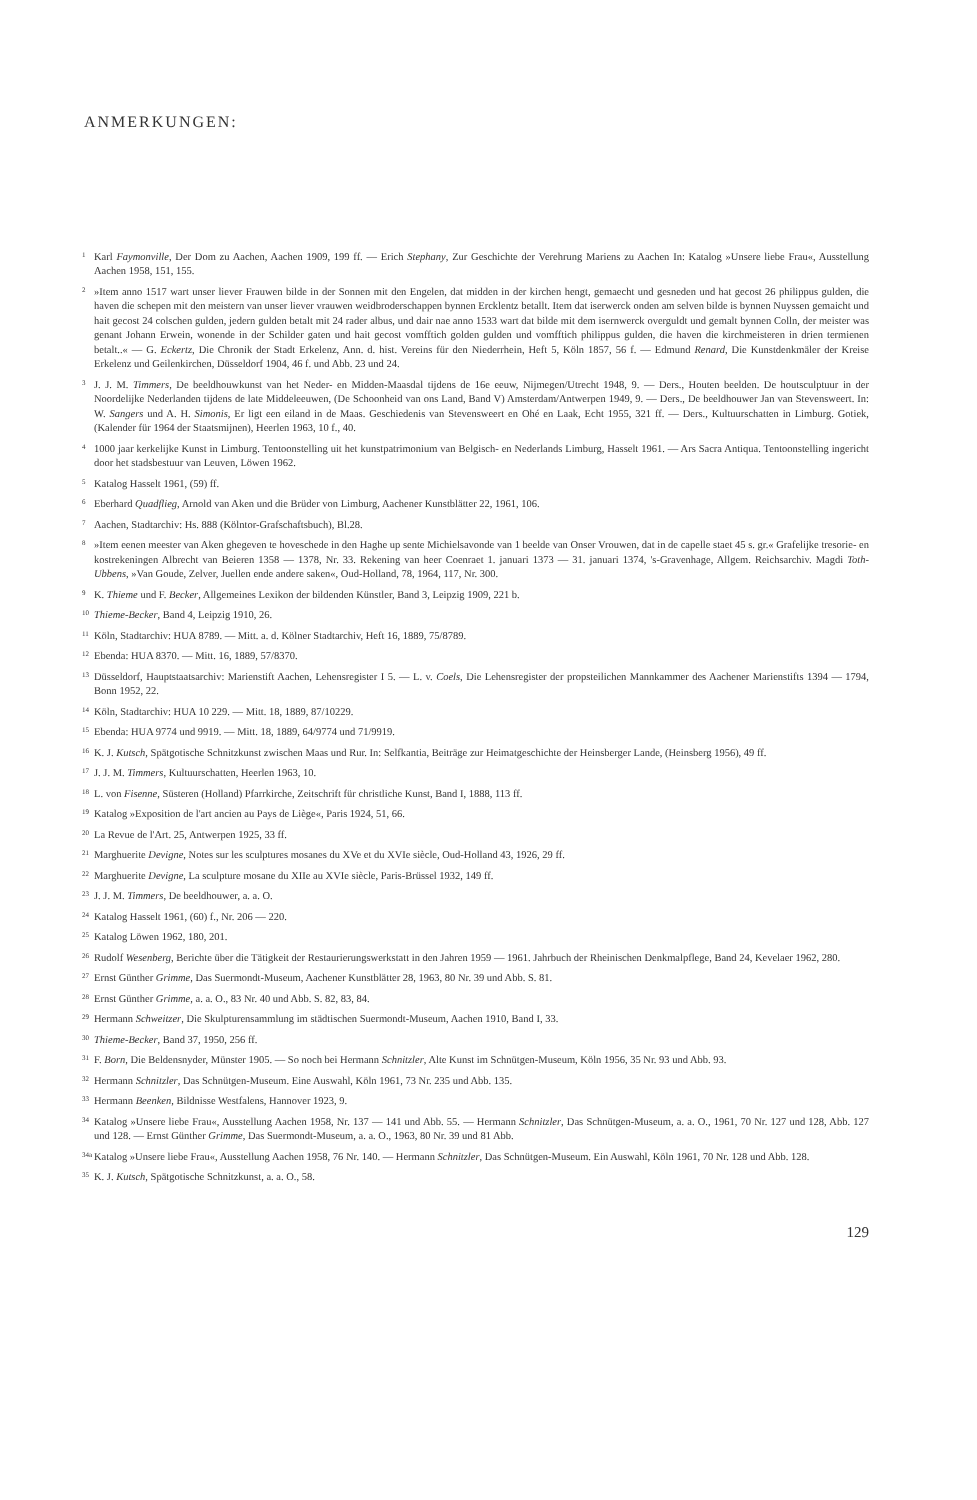ANMERKUNGEN:
<sup>1</sup>
Karl Faymonville, Der Dom zu Aachen, Aachen 1909, 199 ff. — Erich Stephany, Zur Geschichte der Verehrung Mariens zu Aachen In: Katalog »Unsere liebe Frau«, Ausstellung Aachen 1958, 151, 155.
<sup>2</sup>
»Item anno 1517 wart unser liever Frauwen bilde in der Sonnen mit den Engelen, dat midden in der kirchen hengt, gemaecht und gesneden und hat gecost 26 philippus gulden, die haven die schepen mit den meistern van unser liever vrauwen weidbroderschappen bynnen Ercklentz betallt. Item dat iserwerck onden am selven bilde is bynnen Nuyssen gemaicht und hait gecost 24 colschen gulden, jedern gulden betalt mit 24 rader albus, und dair nae anno 1533 wart dat bilde mit dem isernwerck overguldt und gemalt bynnen Colln, der meister was genant Johann Erwein, wonende in der Schilder gaten und hait gecost vomfftich golden gulden und vomfftich philippus gulden, die haven die kirchmeisteren in drien termienen betalt..« — G. Eckertz, Die Chronik der Stadt Erkelenz, Ann. d. hist. Vereins für den Niederrhein, Heft 5, Köln 1857, 56 f. — Edmund Renard, Die Kunstdenkmäler der Kreise Erkelenz und Geilenkirchen, Düsseldorf 1904, 46 f. und Abb. 23 und 24.
<sup>3</sup>
J. J. M. Timmers, De beeldhouwkunst van het Neder- en Midden-Maasdal tijdens de 16e eeuw, Nijmegen/Utrecht 1948, 9. — Ders., Houten beelden. De houtsculptuur in der Noordelijke Nederlanden tijdens de late Middeleeuwen, (De Schoonheid van ons Land, Band V) Amsterdam/Antwerpen 1949, 9. — Ders., De beeldhouwer Jan van Stevensweert. In: W. Sangers und A. H. Simonis, Er ligt een eiland in de Maas. Geschiedenis van Stevensweert en Ohé en Laak, Echt 1955, 321 ff. — Ders., Kultuurschatten in Limburg. Gotiek, (Kalender für 1964 der Staatsmijnen), Heerlen 1963, 10 f., 40.
<sup>4</sup>
1000 jaar kerkelijke Kunst in Limburg. Tentoonstelling uit het kunstpatrimonium van Belgisch- en Nederlands Limburg, Hasselt 1961. — Ars Sacra Antiqua. Tentoonstelling ingericht door het stadsbestuur van Leuven, Löwen 1962.
<sup>5</sup>
Katalog Hasselt 1961, (59) ff.
<sup>6</sup>
Eberhard Quadflieg, Arnold van Aken und die Brüder von Limburg, Aachener Kunstblätter 22, 1961, 106.
<sup>7</sup>
Aachen, Stadtarchiv: Hs. 888 (Kölntor-Grafschaftsbuch), Bl.28.
<sup>8</sup>
»Item eenen meester van Aken ghegeven te hoveschede in den Haghe up sente Michielsavonde van 1 beelde van Onser Vrouwen, dat in de capelle staet 45 s. gr.« Grafelijke tresorie- en kostrekeningen Albrecht van Beieren 1358 — 1378, Nr. 33. Rekening van heer Coenraet 1. januari 1373 — 31. januari 1374, 's-Gravenhage, Allgem. Reichsarchiv. Magdi Toth-Ubbens, »Van Goude, Zelver, Juellen ende andere saken«, Oud-Holland, 78, 1964, 117, Nr. 300.
<sup>9</sup>
K. Thieme und F. Becker, Allgemeines Lexikon der bildenden Künstler, Band 3, Leipzig 1909, 221 b.
<sup>10</sup>
Thieme-Becker, Band 4, Leipzig 1910, 26.
<sup>11</sup>
Köln, Stadtarchiv: HUA 8789. — Mitt. a. d. Kölner Stadtarchiv, Heft 16, 1889, 75/8789.
<sup>12</sup>
Ebenda: HUA 8370. — Mitt. 16, 1889, 57/8370.
<sup>13</sup>
Düsseldorf, Hauptstaatsarchiv: Marienstift Aachen, Lehensregister I 5. — L. v. Coels, Die Lehensregister der propsteilichen Mannkammer des Aachener Marienstifts 1394 — 1794, Bonn 1952, 22.
<sup>14</sup>
Köln, Stadtarchiv: HUA 10 229. — Mitt. 18, 1889, 87/10229.
<sup>15</sup>
Ebenda: HUA 9774 und 9919. — Mitt. 18, 1889, 64/9774 und 71/9919.
<sup>16</sup>
K. J. Kutsch, Spätgotische Schnitzkunst zwischen Maas und Rur. In: Selfkantia, Beiträge zur Heimatgeschichte der Heinsberger Lande, (Heinsberg 1956), 49 ff.
<sup>17</sup>
J. J. M. Timmers, Kultuurschatten, Heerlen 1963, 10.
<sup>18</sup>
L. von Fisenne, Süsteren (Holland) Pfarrkirche, Zeitschrift für christliche Kunst, Band I, 1888, 113 ff.
<sup>19</sup>
Katalog »Exposition de l'art ancien au Pays de Liège«, Paris 1924, 51, 66.
<sup>20</sup>
La Revue de l'Art. 25, Antwerpen 1925, 33 ff.
<sup>21</sup>
Marghuerite Devigne, Notes sur les sculptures mosanes du XVe et du XVIe siècle, Oud-Holland 43, 1926, 29 ff.
<sup>22</sup>
Marghuerite Devigne, La sculpture mosane du XIIe au XVIe siècle, Paris-Brüssel 1932, 149 ff.
<sup>23</sup>
J. J. M. Timmers, De beeldhouwer, a. a. O.
<sup>24</sup>
Katalog Hasselt 1961, (60) f., Nr. 206 — 220.
<sup>25</sup>
Katalog Löwen 1962, 180, 201.
<sup>26</sup>
Rudolf Wesenberg, Berichte über die Tätigkeit der Restaurierungswerkstatt in den Jahren 1959 — 1961. Jahrbuch der Rheinischen Denkmalpflege, Band 24, Kevelaer 1962, 280.
<sup>27</sup>
Ernst Günther Grimme, Das Suermondt-Museum, Aachener Kunstblätter 28, 1963, 80 Nr. 39 und Abb. S. 81.
<sup>28</sup>
Ernst Günther Grimme, a. a. O., 83 Nr. 40 und Abb. S. 82, 83, 84.
<sup>29</sup>
Hermann Schweitzer, Die Skulpturensammlung im städtischen Suermondt-Museum, Aachen 1910, Band I, 33.
<sup>30</sup>
Thieme-Becker, Band 37, 1950, 256 ff.
<sup>31</sup>
F. Born, Die Beldensnyder, Münster 1905. — So noch bei Hermann Schnitzler, Alte Kunst im Schnütgen-Museum, Köln 1956, 35 Nr. 93 und Abb. 93.
<sup>32</sup>
Hermann Schnitzler, Das Schnütgen-Museum. Eine Auswahl, Köln 1961, 73 Nr. 235 und Abb. 135.
<sup>33</sup>
Hermann Beenken, Bildnisse Westfalens, Hannover 1923, 9.
<sup>34</sup>
Katalog »Unsere liebe Frau«, Ausstellung Aachen 1958, Nr. 137 — 141 und Abb. 55. — Hermann Schnitzler, Das Schnütgen-Museum, a. a. O., 1961, 70 Nr. 127 und 128, Abb. 127 und 128. — Ernst Günther Grimme, Das Suermondt-Museum, a. a. O., 1963, 80 Nr. 39 und 81 Abb.
<sup>34a</sup>
Katalog »Unsere liebe Frau«, Ausstellung Aachen 1958, 76 Nr. 140. — Hermann Schnitzler, Das Schnütgen-Museum. Ein Auswahl, Köln 1961, 70 Nr. 128 und Abb. 128.
<sup>35</sup>
K. J. Kutsch, Spätgotische Schnitzkunst, a. a. O., 58.
129